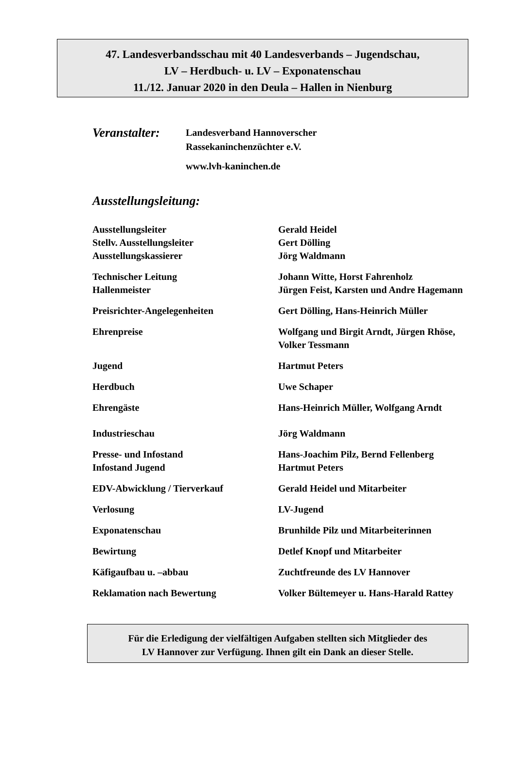47. Landesverbandsschau mit 40 Landesverbands – Jugendschau,
LV – Herdbuch- u. LV – Exponatenschau
11./12. Januar 2020 in den Deula – Hallen in Nienburg
Veranstalter:
Landesverband Hannoverscher
Rassekaninchenzüchter e.V.
www.lvh-kaninchen.de
Ausstellungsleitung:
Ausstellungsleiter
Stellv. Ausstellungsleiter
Ausstellungskassierer
Gerald Heidel
Gert Dölling
Jörg Waldmann
Technischer Leitung
Hallenmeister
Johann Witte, Horst Fahrenholz
Jürgen Feist, Karsten und Andre Hagemann
Preisrichter-Angelegenheiten Gert Dölling, Hans-Heinrich Müller
Ehrenpreise Wolfgang und Birgit Arndt, Jürgen Rhöse, Volker Tessmann
Jugend Hartmut Peters
Herdbuch Uwe Schaper
Ehrengäste Hans-Heinrich Müller, Wolfgang Arndt
Industrieschau Jörg Waldmann
Presse- und Infostand
Infostand Jugend
Hans-Joachim Pilz, Bernd Fellenberg
Hartmut Peters
EDV-Abwicklung / Tierverkauf Gerald Heidel und Mitarbeiter
Verlosung LV-Jugend
Exponatenschau Brunhilde Pilz und Mitarbeiterinnen
Bewirtung Detlef Knopf und Mitarbeiter
Käfigaufbau u. –abbau Zuchtfreunde des LV Hannover
Reklamation nach Bewertung Volker Bültemeyer u. Hans-Harald Rattey
Für die Erledigung der vielfältigen Aufgaben stellten sich Mitglieder des
LV Hannover zur Verfügung. Ihnen gilt ein Dank an dieser Stelle.